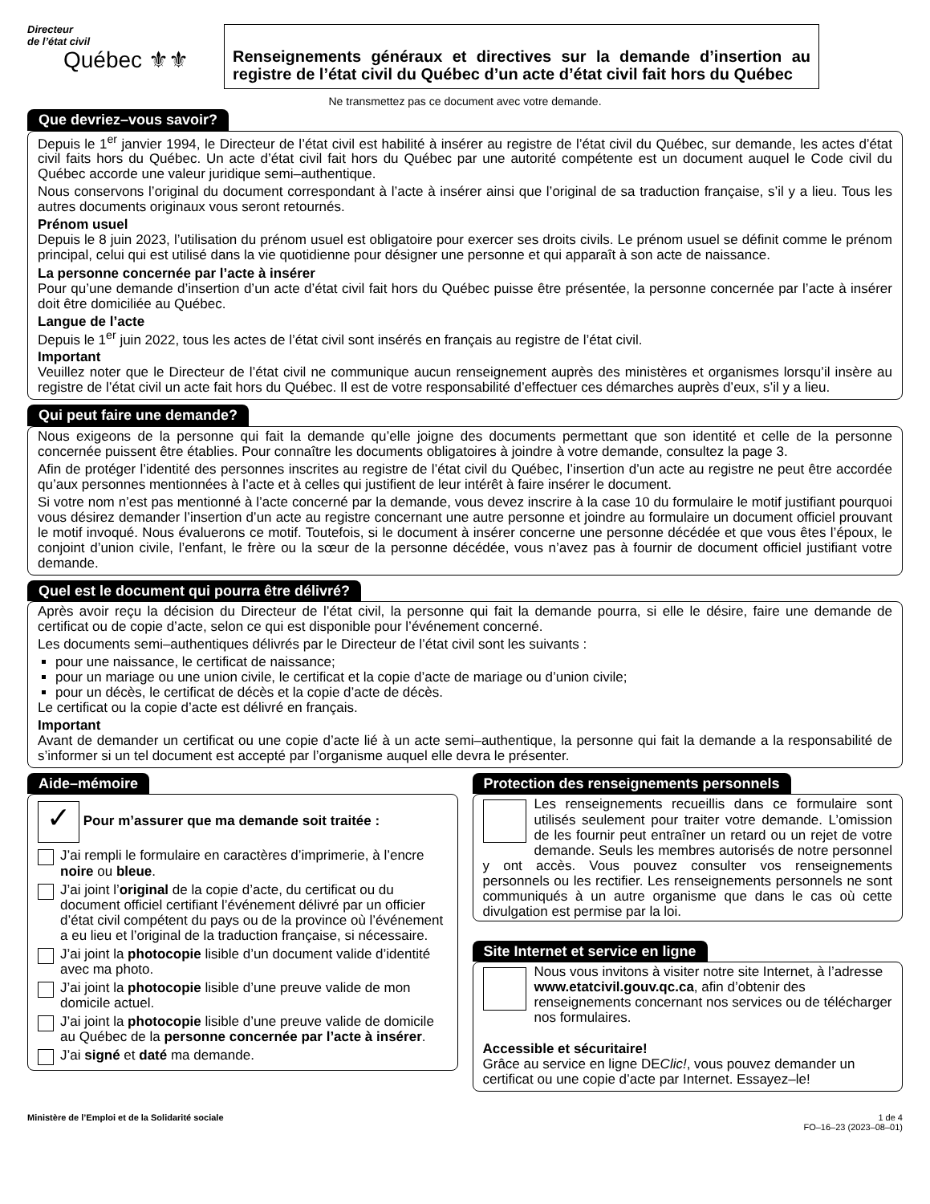Directeur
de l’état civil
Québec ⚜⚜
Renseignements généraux et directives sur la demande d’insertion au registre de l’état civil du Québec d’un acte d’état civil fait hors du Québec
Ne transmettez pas ce document avec votre demande.
Que devriez–vous savoir?
Depuis le 1<sup>er</sup> janvier 1994, le Directeur de l’état civil est habilité à insérer au registre de l’état civil du Québec, sur demande, les actes d’état civil faits hors du Québec. Un acte d’état civil fait hors du Québec par une autorité compétente est un document auquel le Code civil du Québec accorde une valeur juridique semi–authentique.
Nous conservons l’original du document correspondant à l’acte à insérer ainsi que l’original de sa traduction française, s’il y a lieu. Tous les autres documents originaux vous seront retournés.
Prénom usuel
Depuis le 8 juin 2023, l’utilisation du prénom usuel est obligatoire pour exercer ses droits civils. Le prénom usuel se définit comme le prénom principal, celui qui est utilisé dans la vie quotidienne pour désigner une personne et qui apparaît à son acte de naissance.
La personne concernée par l’acte à insérer
Pour qu’une demande d’insertion d’un acte d’état civil fait hors du Québec puisse être présentée, la personne concernée par l’acte à insérer doit être domiciliée au Québec.
Langue de l’acte
Depuis le 1<sup>er</sup> juin 2022, tous les actes de l’état civil sont insérés en français au registre de l’état civil.
Important
Veuillez noter que le Directeur de l’état civil ne communique aucun renseignement auprès des ministères et organismes lorsqu’il insère au registre de l’état civil un acte fait hors du Québec. Il est de votre responsabilité d’effectuer ces démarches auprès d’eux, s’il y a lieu.
Qui peut faire une demande?
Nous exigeons de la personne qui fait la demande qu’elle joigne des documents permettant que son identité et celle de la personne concernée puissent être établies. Pour connaître les documents obligatoires à joindre à votre demande, consultez la page 3.
Afin de protéger l’identité des personnes inscrites au registre de l’état civil du Québec, l’insertion d’un acte au registre ne peut être accordée qu’aux personnes mentionnées à l’acte et à celles qui justifient de leur intérêt à faire insérer le document.
Si votre nom n’est pas mentionné à l’acte concerné par la demande, vous devez inscrire à la case 10 du formulaire le motif justifiant pourquoi vous désirez demander l’insertion d’un acte au registre concernant une autre personne et joindre au formulaire un document officiel prouvant le motif invoqué. Nous évaluerons ce motif. Toutefois, si le document à insérer concerne une personne décédée et que vous êtes l’époux, le conjoint d’union civile, l’enfant, le frère ou la sœur de la personne décédée, vous n’avez pas à fournir de document officiel justifiant votre demande.
Quel est le document qui pourra être délivré?
Après avoir reçu la décision du Directeur de l’état civil, la personne qui fait la demande pourra, si elle le désire, faire une demande de certificat ou de copie d’acte, selon ce qui est disponible pour l’événement concerné.
Les documents semi–authentiques délivrés par le Directeur de l’état civil sont les suivants :
pour une naissance, le certificat de naissance;
pour un mariage ou une union civile, le certificat et la copie d’acte de mariage ou d’union civile;
pour un décès, le certificat de décès et la copie d’acte de décès.
Le certificat ou la copie d’acte est délivré en français.
Important
Avant de demander un certificat ou une copie d’acte lié à un acte semi–authentique, la personne qui fait la demande a la responsabilité de s’informer si un tel document est accepté par l’organisme auquel elle devra le présenter.
Aide–mémoire
✓ Pour m’assurer que ma demande soit traitée :
J’ai rempli le formulaire en caractères d’imprimerie, à l’encre noire ou bleue.
J’ai joint l’original de la copie d’acte, du certificat ou du document officiel certifiant l’événement délivré par un officier d’état civil compétent du pays ou de la province où l’événement a eu lieu et l’original de la traduction française, si nécessaire.
J’ai joint la photocopie lisible d’un document valide d’identité avec ma photo.
J’ai joint la photocopie lisible d’une preuve valide de mon domicile actuel.
J’ai joint la photocopie lisible d’une preuve valide de domicile au Québec de la personne concernée par l’acte à insérer.
J’ai signé et daté ma demande.
Protection des renseignements personnels
Les renseignements recueillis dans ce formulaire sont utilisés seulement pour traiter votre demande. L’omission de les fournir peut entraîner un retard ou un rejet de votre demande. Seuls les membres autorisés de notre personnel y ont accès. Vous pouvez consulter vos renseignements personnels ou les rectifier. Les renseignements personnels ne sont communiqués à un autre organisme que dans le cas où cette divulgation est permise par la loi.
Site Internet et service en ligne
Nous vous invitons à visiter notre site Internet, à l’adresse www.etatcivil.gouv.qc.ca, afin d’obtenir des renseignements concernant nos services ou de télécharger nos formulaires.
Accessible et sécuritaire!
Grâce au service en ligne DEClic!, vous pouvez demander un certificat ou une copie d’acte par Internet. Essayez–le!
Ministère de l’Emploi et de la Solidarité sociale
1 de 4
FO–16–23 (2023–08–01)